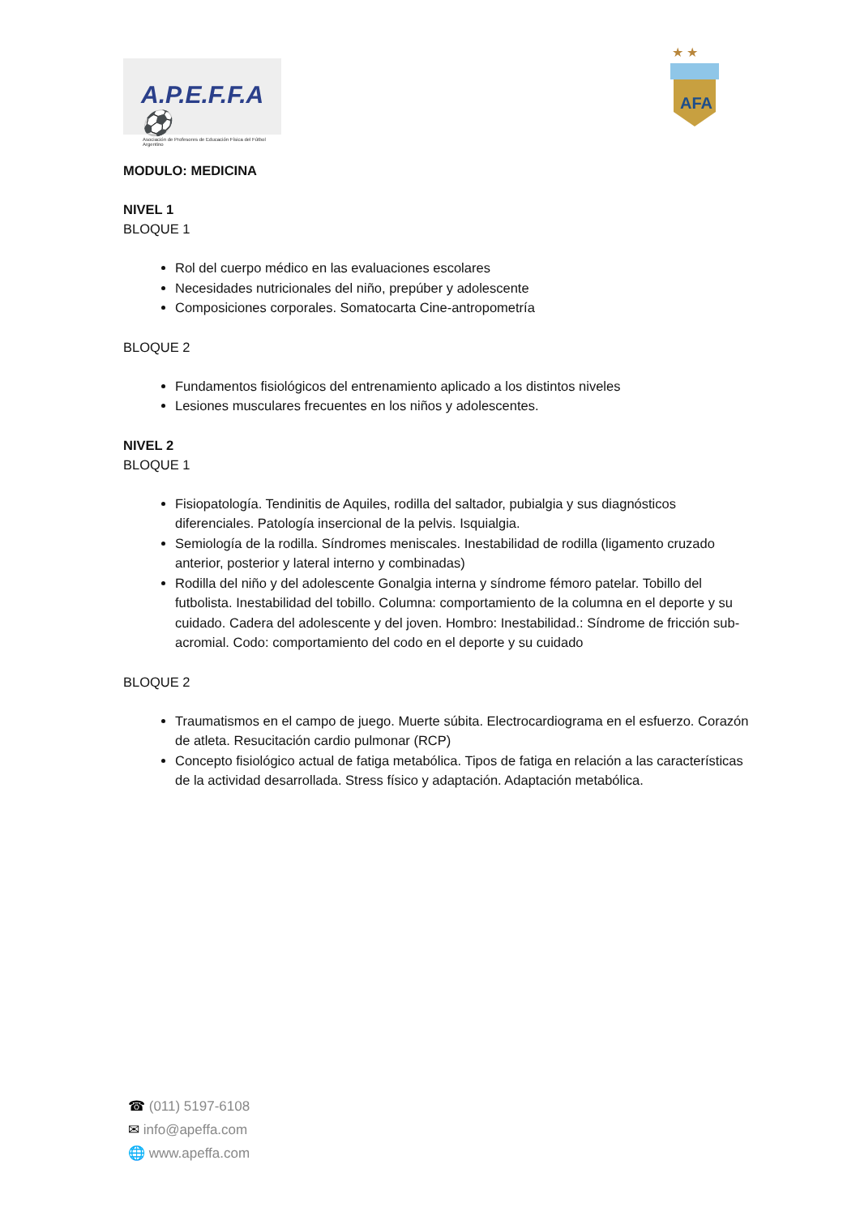A.P.E.F.F.A ⚽
Asociación de Profesores de Educación Física del Fútbol Argentino
★ ★
AFA
MODULO: MEDICINA
NIVEL 1
BLOQUE 1
Rol del cuerpo médico en las evaluaciones escolares
Necesidades nutricionales del niño, prepúber y adolescente
Composiciones corporales. Somatocarta Cine-antropometría
BLOQUE 2
Fundamentos fisiológicos del entrenamiento aplicado a los distintos niveles
Lesiones musculares frecuentes en los niños y adolescentes.
NIVEL 2
BLOQUE 1
Fisiopatología. Tendinitis de Aquiles, rodilla del saltador, pubialgia y sus diagnósticos diferenciales. Patología insercional de la pelvis. Isquialgia.
Semiología de la rodilla. Síndromes meniscales. Inestabilidad de rodilla (ligamento cruzado anterior, posterior y lateral interno y combinadas)
Rodilla del niño y del adolescente Gonalgia interna y síndrome fémoro patelar. Tobillo del futbolista. Inestabilidad del tobillo. Columna: comportamiento de la columna en el deporte y su cuidado. Cadera del adolescente y del joven. Hombro: Inestabilidad.: Síndrome de fricción sub-acromial. Codo: comportamiento del codo en el deporte y su cuidado
BLOQUE 2
Traumatismos en el campo de juego. Muerte súbita. Electrocardiograma en el esfuerzo. Corazón de atleta. Resucitación cardio pulmonar (RCP)
Concepto fisiológico actual de fatiga metabólica. Tipos de fatiga en relación a las características de la actividad desarrollada. Stress físico y adaptación. Adaptación metabólica.
☎ (011) 5197-6108
✉ info@apeffa.com
🌐 www.apeffa.com